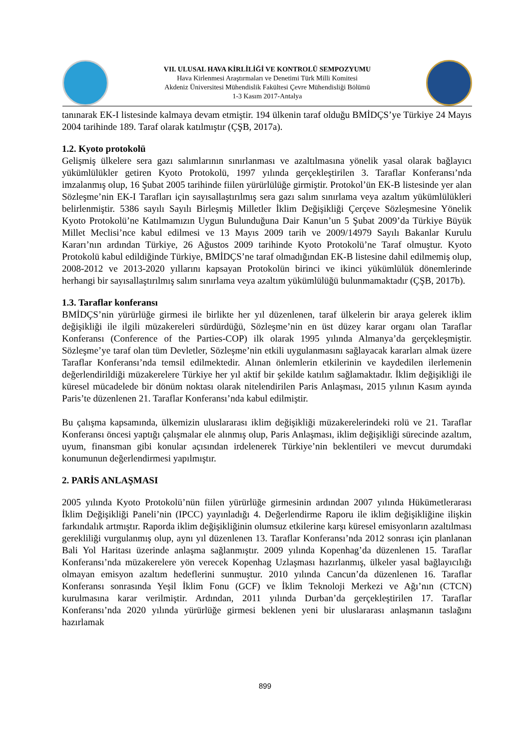VII. ULUSAL HAVA KİRLİLİĞİ VE KONTROLÜ SEMPOZYUMU
Hava Kirlenmesi Araştırmaları ve Denetimi Türk Milli Komitesi
Akdeniz Üniversitesi Mühendislik Fakültesi Çevre Mühendisliği Bölümü
1-3 Kasım 2017-Antalya
tanınarak EK-I listesinde kalmaya devam etmiştir. 194 ülkenin taraf olduğu BMİDÇS’ye Türkiye 24 Mayıs 2004 tarihinde 189. Taraf olarak katılmıştır (ÇŞB, 2017a).
1.2. Kyoto protokolü
Gelişmiş ülkelere sera gazı salımlarının sınırlanması ve azaltılmasına yönelik yasal olarak bağlayıcı yükümlülükler getiren Kyoto Protokolü, 1997 yılında gerçekleştirilen 3. Taraflar Konferansı’nda imzalanmış olup, 16 Şubat 2005 tarihinde fiilen yürürlülüğe girmiştir. Protokol’ün EK-B listesinde yer alan Sözleşme’nin EK-I Tarafları için sayısallaştırılmış sera gazı salım sınırlama veya azaltım yükümlülükleri belirlenmiştir. 5386 sayılı Sayılı Birleşmiş Milletler İklim Değişikliği Çerçeve Sözleşmesine Yönelik Kyoto Protokolü’ne Katılmamızın Uygun Bulunduğuna Dair Kanun’un 5 Şubat 2009’da Türkiye Büyük Millet Meclisi’nce kabul edilmesi ve 13 Mayıs 2009 tarih ve 2009/14979 Sayılı Bakanlar Kurulu Kararı’nın ardından Türkiye, 26 Ağustos 2009 tarihinde Kyoto Protokolü’ne Taraf olmuştur. Kyoto Protokolü kabul edildiğinde Türkiye, BMİDÇS’ne taraf olmadığından EK-B listesine dahil edilmemiş olup, 2008-2012 ve 2013-2020 yıllarını kapsayan Protokolün birinci ve ikinci yükümlülük dönemlerinde herhangi bir sayısallaştırılmış salım sınırlama veya azaltım yükümlülüğü bulunmamaktadır (ÇŞB, 2017b).
1.3. Taraflar konferansı
BMİDÇS’nin yürürlüğe girmesi ile birlikte her yıl düzenlenen, taraf ülkelerin bir araya gelerek iklim değişikliği ile ilgili müzakereleri sürdürdüğü, Sözleşme’nin en üst düzey karar organı olan Taraflar Konferansı (Conference of the Parties-COP) ilk olarak 1995 yılında Almanya’da gerçekleşmiştir. Sözleşme’ye taraf olan tüm Devletler, Sözleşme’nin etkili uygulanmasını sağlayacak kararları almak üzere Taraflar Konferansı’nda temsil edilmektedir. Alınan önlemlerin etkilerinin ve kaydedilen ilerlemenin değerlendirildiği müzakerelere Türkiye her yıl aktif bir şekilde katılım sağlamaktadır. İklim değişikliği ile küresel mücadelede bir dönüm noktası olarak nitelendirilen Paris Anlaşması, 2015 yılının Kasım ayında Paris’te düzenlenen 21. Taraflar Konferansı’nda kabul edilmiştir.
Bu çalışma kapsamında, ülkemizin uluslararası iklim değişikliği müzakerelerindeki rolü ve 21. Taraflar Konferansı öncesi yaptığı çalışmalar ele alınmış olup, Paris Anlaşması, iklim değişikliği sürecinde azaltım, uyum, finansman gibi konular açısından irdelenerek Türkiye’nin beklentileri ve mevcut durumdaki konumunun değerlendirmesi yapılmıştır.
2. PARİS ANLAŞMASI
2005 yılında Kyoto Protokolü’nün fiilen yürürlüğe girmesinin ardından 2007 yılında Hükümetlerarası İklim Değişikliği Paneli’nin (IPCC) yayınladığı 4. Değerlendirme Raporu ile iklim değişikliğine ilişkin farkındalık artmıştır. Raporda iklim değişikliğinin olumsuz etkilerine karşı küresel emisyonların azaltılması gerekliliği vurgulanmış olup, aynı yıl düzenlenen 13. Taraflar Konferansı’nda 2012 sonrası için planlanan Bali Yol Haritası üzerinde anlaşma sağlanmıştır. 2009 yılında Kopenhag’da düzenlenen 15. Taraflar Konferansı’nda müzakerelere yön verecek Kopenhag Uzlaşması hazırlanmış, ülkeler yasal bağlayıcılığı olmayan emisyon azaltım hedeflerini sunmuştur. 2010 yılında Cancun’da düzenlenen 16. Taraflar Konferansı sonrasında Yeşil İklim Fonu (GCF) ve İklim Teknoloji Merkezi ve Ağı’nın (CTCN) kurulmasına karar verilmiştir. Ardından, 2011 yılında Durban’da gerçekleştirilen 17. Taraflar Konferansı’nda 2020 yılında yürürlüğe girmesi beklenen yeni bir uluslararası anlaşmanın taslağını hazırlamak
899